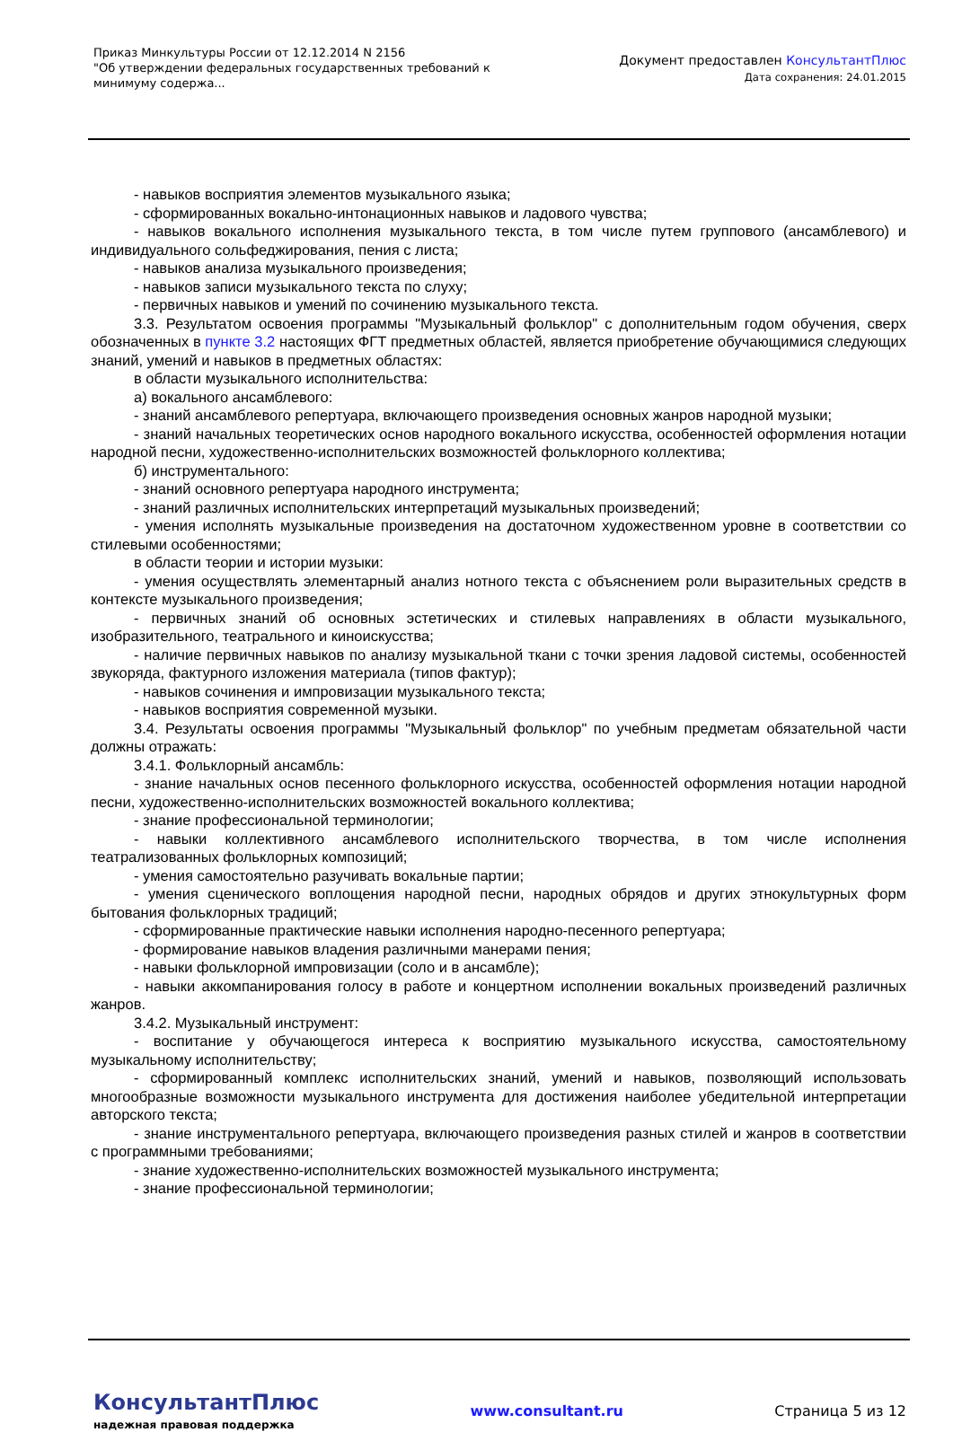Приказ Минкультуры России от 12.12.2014 N 2156
"Об утверждении федеральных государственных требований к минимуму содержа...
Документ предоставлен КонсультантПлюс
Дата сохранения: 24.01.2015
- навыков восприятия элементов музыкального языка;
- сформированных вокально-интонационных навыков и ладового чувства;
- навыков вокального исполнения музыкального текста, в том числе путем группового (ансамблевого) и индивидуального сольфеджирования, пения с листа;
- навыков анализа музыкального произведения;
- навыков записи музыкального текста по слуху;
- первичных навыков и умений по сочинению музыкального текста.
3.3. Результатом освоения программы "Музыкальный фольклор" с дополнительным годом обучения, сверх обозначенных в пункте 3.2 настоящих ФГТ предметных областей, является приобретение обучающимися следующих знаний, умений и навыков в предметных областях:
в области музыкального исполнительства:
а) вокального ансамблевого:
- знаний ансамблевого репертуара, включающего произведения основных жанров народной музыки;
- знаний начальных теоретических основ народного вокального искусства, особенностей оформления нотации народной песни, художественно-исполнительских возможностей фольклорного коллектива;
б) инструментального:
- знаний основного репертуара народного инструмента;
- знаний различных исполнительских интерпретаций музыкальных произведений;
- умения исполнять музыкальные произведения на достаточном художественном уровне в соответствии со стилевыми особенностями;
в области теории и истории музыки:
- умения осуществлять элементарный анализ нотного текста с объяснением роли выразительных средств в контексте музыкального произведения;
- первичных знаний об основных эстетических и стилевых направлениях в области музыкального, изобразительного, театрального и киноискусства;
- наличие первичных навыков по анализу музыкальной ткани с точки зрения ладовой системы, особенностей звукоряда, фактурного изложения материала (типов фактур);
- навыков сочинения и импровизации музыкального текста;
- навыков восприятия современной музыки.
3.4. Результаты освоения программы "Музыкальный фольклор" по учебным предметам обязательной части должны отражать:
3.4.1. Фольклорный ансамбль:
- знание начальных основ песенного фольклорного искусства, особенностей оформления нотации народной песни, художественно-исполнительских возможностей вокального коллектива;
- знание профессиональной терминологии;
- навыки коллективного ансамблевого исполнительского творчества, в том числе исполнения театрализованных фольклорных композиций;
- умения самостоятельно разучивать вокальные партии;
- умения сценического воплощения народной песни, народных обрядов и других этнокультурных форм бытования фольклорных традиций;
- сформированные практические навыки исполнения народно-песенного репертуара;
- формирование навыков владения различными манерами пения;
- навыки фольклорной импровизации (соло и в ансамбле);
- навыки аккомпанирования голосу в работе и концертном исполнении вокальных произведений различных жанров.
3.4.2. Музыкальный инструмент:
- воспитание у обучающегося интереса к восприятию музыкального искусства, самостоятельному музыкальному исполнительству;
- сформированный комплекс исполнительских знаний, умений и навыков, позволяющий использовать многообразные возможности музыкального инструмента для достижения наиболее убедительной интерпретации авторского текста;
- знание инструментального репертуара, включающего произведения разных стилей и жанров в соответствии с программными требованиями;
- знание художественно-исполнительских возможностей музыкального инструмента;
- знание профессиональной терминологии;
КонсультантПлюс
надежная правовая поддержка
www.consultant.ru Страница 5 из 12